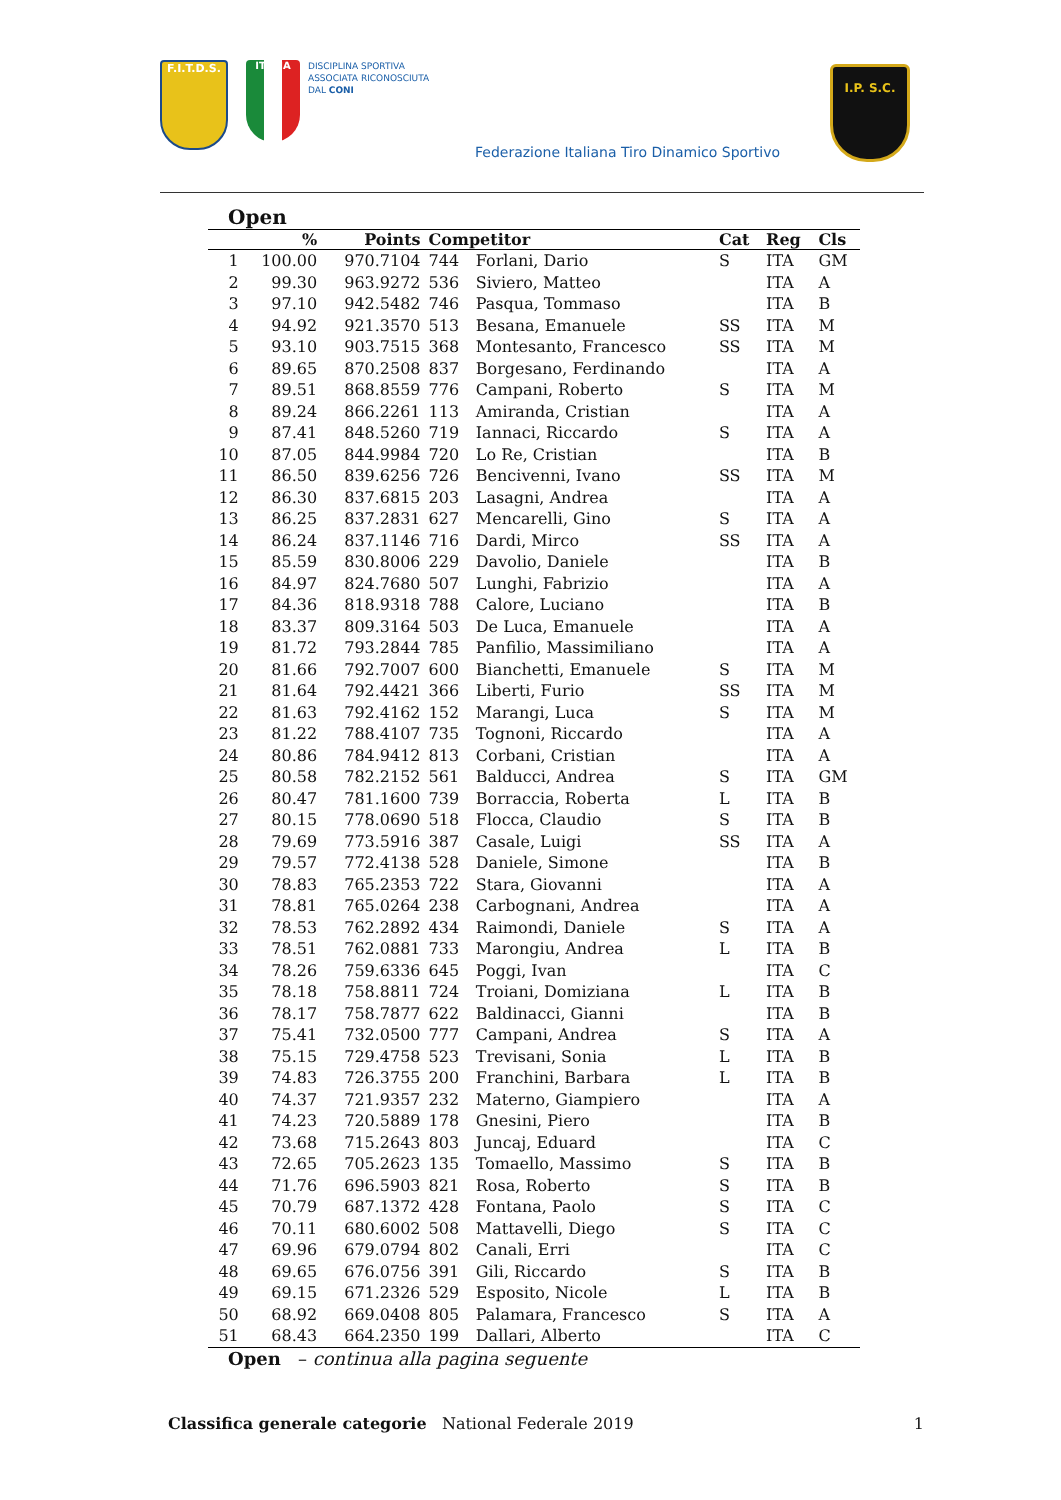F.I.T.D.S.
ITALIA
DISCIPLINA SPORTIVA
ASSOCIATA RICONOSCIUTA
DAL CONI
Federazione Italiana Tiro Dinamico Sportivo
I.P. S.C.
Open
| | % | Points | Competitor | | Cat | Reg | Cls |
| --- | --- | --- | --- | --- | --- | --- | --- |
| 1 | 100.00 | 970.7104 | 744 | Forlani, Dario | S | ITA | GM |
| 2 | 99.30 | 963.9272 | 536 | Siviero, Matteo | | ITA | A |
| 3 | 97.10 | 942.5482 | 746 | Pasqua, Tommaso | | ITA | B |
| 4 | 94.92 | 921.3570 | 513 | Besana, Emanuele | SS | ITA | M |
| 5 | 93.10 | 903.7515 | 368 | Montesanto, Francesco | SS | ITA | M |
| 6 | 89.65 | 870.2508 | 837 | Borgesano, Ferdinando | | ITA | A |
| 7 | 89.51 | 868.8559 | 776 | Campani, Roberto | S | ITA | M |
| 8 | 89.24 | 866.2261 | 113 | Amiranda, Cristian | | ITA | A |
| 9 | 87.41 | 848.5260 | 719 | Iannaci, Riccardo | S | ITA | A |
| 10 | 87.05 | 844.9984 | 720 | Lo Re, Cristian | | ITA | B |
| 11 | 86.50 | 839.6256 | 726 | Bencivenni, Ivano | SS | ITA | M |
| 12 | 86.30 | 837.6815 | 203 | Lasagni, Andrea | | ITA | A |
| 13 | 86.25 | 837.2831 | 627 | Mencarelli, Gino | S | ITA | A |
| 14 | 86.24 | 837.1146 | 716 | Dardi, Mirco | SS | ITA | A |
| 15 | 85.59 | 830.8006 | 229 | Davolio, Daniele | | ITA | B |
| 16 | 84.97 | 824.7680 | 507 | Lunghi, Fabrizio | | ITA | A |
| 17 | 84.36 | 818.9318 | 788 | Calore, Luciano | | ITA | B |
| 18 | 83.37 | 809.3164 | 503 | De Luca, Emanuele | | ITA | A |
| 19 | 81.72 | 793.2844 | 785 | Panfilio, Massimiliano | | ITA | A |
| 20 | 81.66 | 792.7007 | 600 | Bianchetti, Emanuele | S | ITA | M |
| 21 | 81.64 | 792.4421 | 366 | Liberti, Furio | SS | ITA | M |
| 22 | 81.63 | 792.4162 | 152 | Marangi, Luca | S | ITA | M |
| 23 | 81.22 | 788.4107 | 735 | Tognoni, Riccardo | | ITA | A |
| 24 | 80.86 | 784.9412 | 813 | Corbani, Cristian | | ITA | A |
| 25 | 80.58 | 782.2152 | 561 | Balducci, Andrea | S | ITA | GM |
| 26 | 80.47 | 781.1600 | 739 | Borraccia, Roberta | L | ITA | B |
| 27 | 80.15 | 778.0690 | 518 | Flocca, Claudio | S | ITA | B |
| 28 | 79.69 | 773.5916 | 387 | Casale, Luigi | SS | ITA | A |
| 29 | 79.57 | 772.4138 | 528 | Daniele, Simone | | ITA | B |
| 30 | 78.83 | 765.2353 | 722 | Stara, Giovanni | | ITA | A |
| 31 | 78.81 | 765.0264 | 238 | Carbognani, Andrea | | ITA | A |
| 32 | 78.53 | 762.2892 | 434 | Raimondi, Daniele | S | ITA | A |
| 33 | 78.51 | 762.0881 | 733 | Marongiu, Andrea | L | ITA | B |
| 34 | 78.26 | 759.6336 | 645 | Poggi, Ivan | | ITA | C |
| 35 | 78.18 | 758.8811 | 724 | Troiani, Domiziana | L | ITA | B |
| 36 | 78.17 | 758.7877 | 622 | Baldinacci, Gianni | | ITA | B |
| 37 | 75.41 | 732.0500 | 777 | Campani, Andrea | S | ITA | A |
| 38 | 75.15 | 729.4758 | 523 | Trevisani, Sonia | L | ITA | B |
| 39 | 74.83 | 726.3755 | 200 | Franchini, Barbara | L | ITA | B |
| 40 | 74.37 | 721.9357 | 232 | Materno, Giampiero | | ITA | A |
| 41 | 74.23 | 720.5889 | 178 | Gnesini, Piero | | ITA | B |
| 42 | 73.68 | 715.2643 | 803 | Juncaj, Eduard | | ITA | C |
| 43 | 72.65 | 705.2623 | 135 | Tomaello, Massimo | S | ITA | B |
| 44 | 71.76 | 696.5903 | 821 | Rosa, Roberto | S | ITA | B |
| 45 | 70.79 | 687.1372 | 428 | Fontana, Paolo | S | ITA | C |
| 46 | 70.11 | 680.6002 | 508 | Mattavelli, Diego | S | ITA | C |
| 47 | 69.96 | 679.0794 | 802 | Canali, Erri | | ITA | C |
| 48 | 69.65 | 676.0756 | 391 | Gili, Riccardo | S | ITA | B |
| 49 | 69.15 | 671.2326 | 529 | Esposito, Nicole | L | ITA | B |
| 50 | 68.92 | 669.0408 | 805 | Palamara, Francesco | S | ITA | A |
| 51 | 68.43 | 664.2350 | 199 | Dallari, Alberto | | ITA | C |
| Open – continua alla pagina seguente | | | | | | | |
Classifica generale categorie National Federale 2019 1